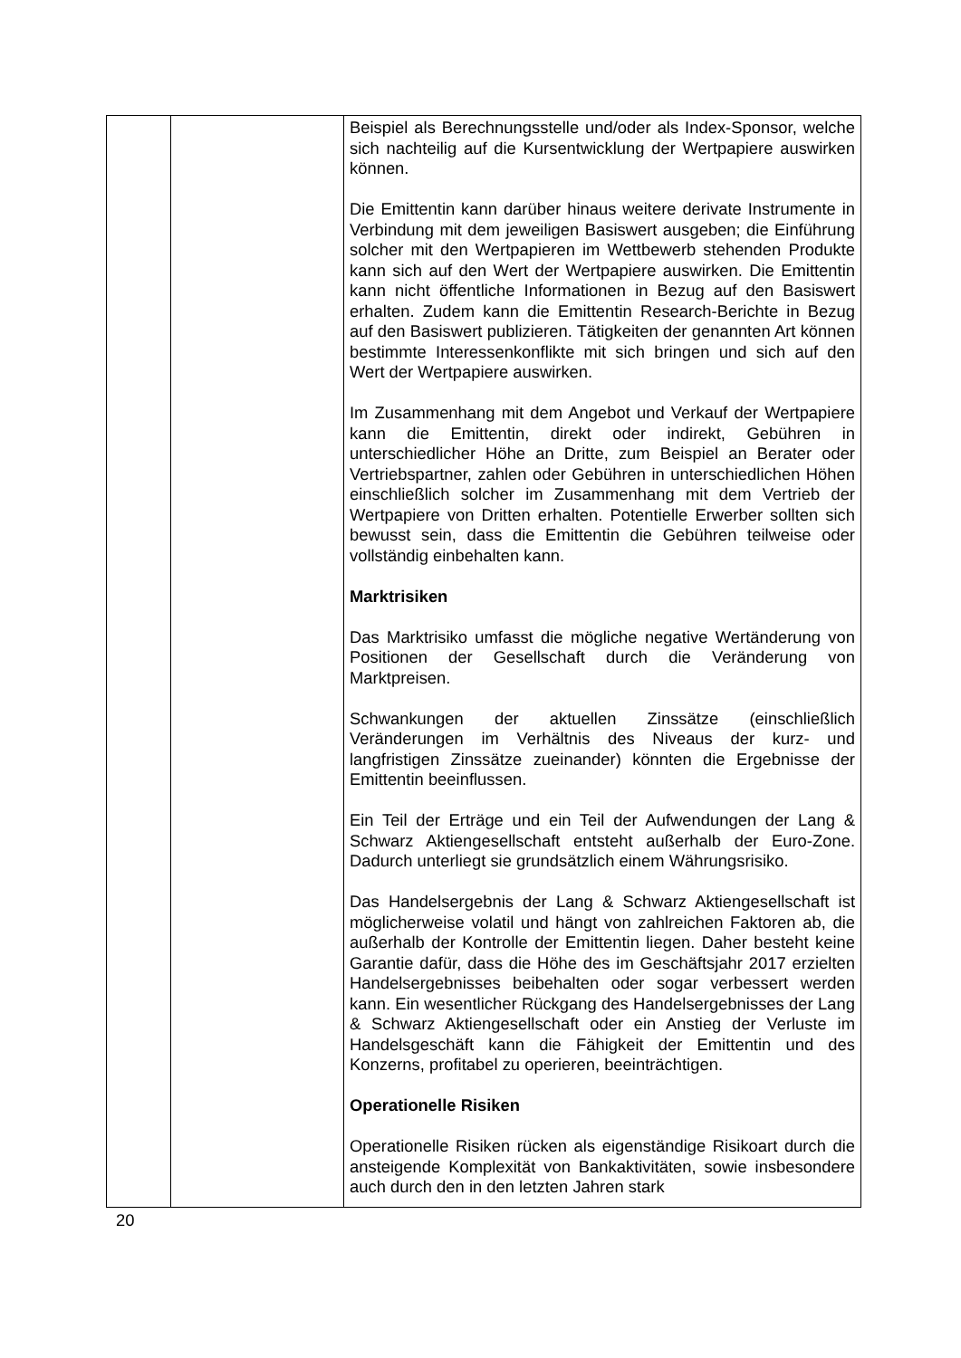| | | Beispiel als Berechnungsstelle und/oder als Index-Sponsor, welche sich nachteilig auf die Kursentwicklung der Wertpapiere auswirken können. Die Emittentin kann darüber hinaus weitere derivate Instrumente in Verbindung mit dem jeweiligen Basiswert ausgeben; die Einführung solcher mit den Wertpapieren im Wettbewerb stehenden Produkte kann sich auf den Wert der Wertpapiere auswirken. Die Emittentin kann nicht öffentliche Informationen in Bezug auf den Basiswert erhalten. Zudem kann die Emittentin Research-Berichte in Bezug auf den Basiswert publizieren. Tätigkeiten der genannten Art können bestimmte Interessenkonflikte mit sich bringen und sich auf den Wert der Wertpapiere auswirken. Im Zusammenhang mit dem Angebot und Verkauf der Wertpapiere kann die Emittentin, direkt oder indirekt, Gebühren in unterschiedlicher Höhe an Dritte, zum Beispiel an Berater oder Vertriebspartner, zahlen oder Gebühren in unterschiedlichen Höhen einschließlich solcher im Zusammenhang mit dem Vertrieb der Wertpapiere von Dritten erhalten. Potentielle Erwerber sollten sich bewusst sein, dass die Emittentin die Gebühren teilweise oder vollständig einbehalten kann. Marktrisiken Das Marktrisiko umfasst die mögliche negative Wertänderung von Positionen der Gesellschaft durch die Veränderung von Marktpreisen. Schwankungen der aktuellen Zinssätze (einschließlich Veränderungen im Verhältnis des Niveaus der kurz- und langfristigen Zinssätze zueinander) könnten die Ergebnisse der Emittentin beeinflussen. Ein Teil der Erträge und ein Teil der Aufwendungen der Lang & Schwarz Aktiengesellschaft entsteht außerhalb der Euro-Zone. Dadurch unterliegt sie grundsätzlich einem Währungsrisiko. Das Handelsergebnis der Lang & Schwarz Aktiengesellschaft ist möglicherweise volatil und hängt von zahlreichen Faktoren ab, die außerhalb der Kontrolle der Emittentin liegen. Daher besteht keine Garantie dafür, dass die Höhe des im Geschäftsjahr 2017 erzielten Handelsergebnisses beibehalten oder sogar verbessert werden kann. Ein wesentlicher Rückgang des Handelsergebnisses der Lang & Schwarz Aktiengesellschaft oder ein Anstieg der Verluste im Handelsgeschäft kann die Fähigkeit der Emittentin und des Konzerns, profitabel zu operieren, beeinträchtigen. Operationelle Risiken Operationelle Risiken rücken als eigenständige Risikoart durch die ansteigende Komplexität von Bankaktivitäten, sowie insbesondere auch durch den in den letzten Jahren stark |
20